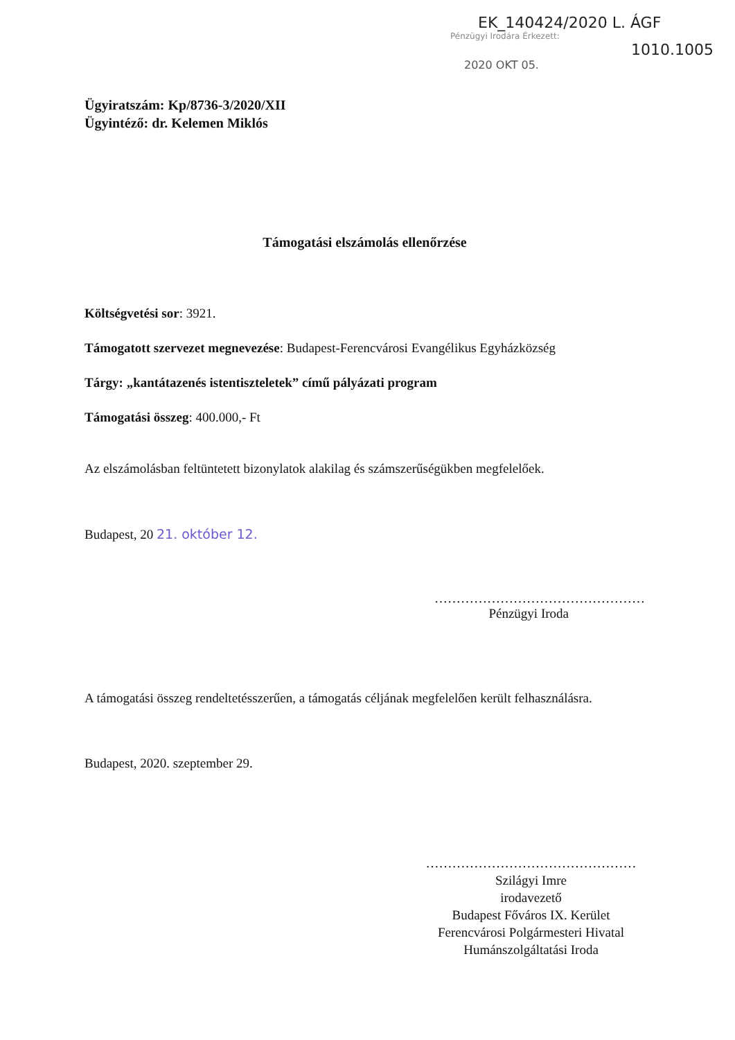EK_140424/2020 L. ÁGF
Pénzügyi Irodára Érkezett:
1010.1005
2020 OKT 05.
Ügyiratszám: Kp/8736-3/2020/XII
Ügyintéző: dr. Kelemen Miklós
Támogatási elszámolás ellenőrzése
Költségvetési sor: 3921.
Támogatott szervezet megnevezése: Budapest-Ferencvárosi Evangélikus Egyházközség
Tárgy: „kantátazenés istentiszteletek” című pályázati program
Támogatási összeg: 400.000,- Ft
Az elszámolásban feltüntetett bizonylatok alakilag és számszerűségükben megfelelőek.
Budapest, 20 21. október 12.
…………………………………………
Pénzügyi Iroda
A támogatási összeg rendeltetésszerűen, a támogatás céljának megfelelően került felhasználásra.
Budapest, 2020. szeptember 29.
…………………………………………
Szilágyi Imre
irodavezető
Budapest Főváros IX. Kerület
Ferencvárosi Polgármesteri Hivatal
Humánszolgáltatási Iroda